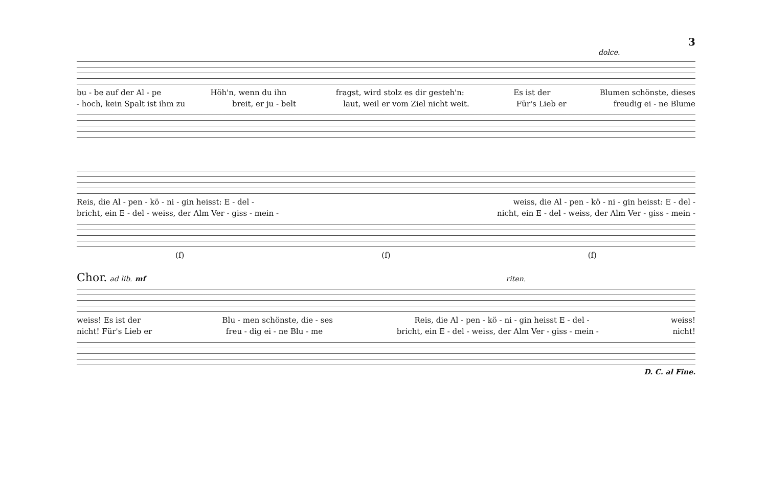3
dolce.
bu - be auf der Al - pe Höh'n, wenn du ihn fragst, wird stolz es dir gesteh'n: Es ist der Blumen schönste, dieses
- hoch, kein Spalt ist ihm zu breit, er ju - belt laut, weil er vom Ziel nicht weit. Für's Lieb er freudig ei - ne Blume
Reis, die Al - pen - kö - ni - gin heisst: E - del - weiss, die Al - pen - kö - ni - gin heisst: E - del -
bricht, ein E - del - weiss, der Alm Ver - giss - mein - nicht, ein E - del - weiss, der Alm Ver - giss - mein -
(f) (f) (f)
Chor. ad lib. mf riten.
weiss! Es ist der Blu - men schönste, die - ses Reis, die Al - pen - kö - ni - gin heisst E - del - weiss!
nicht! Für's Lieb er freu - dig ei - ne Blu - me bricht, ein E - del - weiss, der Alm Ver - giss - mein - nicht!
D. C. al Fine.